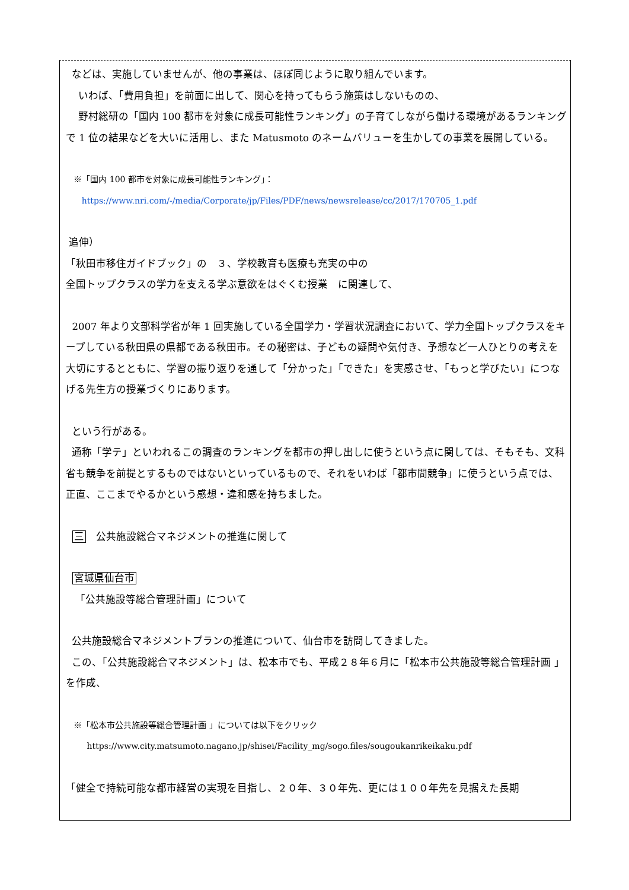などは、実施していませんが、他の事業は、ほぼ同じように取り組んでいます。
いわば、「費用負担」を前面に出して、関心を持ってもらう施策はしないものの、
野村総研の「国内 100 都市を対象に成長可能性ランキング」の子育てしながら働ける環境があるランキングで 1 位の結果などを大いに活用し、また Matusmoto のネームバリューを生かしての事業を展開している。
※「国内 100 都市を対象に成長可能性ランキング」：
https://www.nri.com/-/media/Corporate/jp/Files/PDF/news/newsrelease/cc/2017/170705_1.pdf
追伸）
「秋田市移住ガイドブック」の　３、学校教育も医療も充実の中の
全国トップクラスの学力を支える学ぶ意欲をはぐくむ授業　に関連して、
2007 年より文部科学省が年 1 回実施している全国学力・学習状況調査において、学力全国トップクラスをキープしている秋田県の県都である秋田市。その秘密は、子どもの疑問や気付き、予想など一人ひとりの考えを大切にするとともに、学習の振り返りを通して「分かった」「できた」を実感させ、「もっと学びたい」につなげる先生方の授業づくりにあります。
という行がある。
通称「学テ」といわれるこの調査のランキングを都市の押し出しに使うという点に関しては、そもそも、文科省も競争を前提とするものではないといっているもので、それをいわば「都市間競争」に使うという点では、正直、ここまでやるかという感想・違和感を持ちました。
三　公共施設総合マネジメントの推進に関して
宮城県仙台市
「公共施設等総合管理計画」について
公共施設総合マネジメントプランの推進について、仙台市を訪問してきました。
この、「公共施設総合マネジメント」は、松本市でも、平成２８年６月に「松本市公共施設等総合管理計画 」を作成、
※「松本市公共施設等総合管理計画 」については以下をクリック
https://www.city.matsumoto.nagano.jp/shisei/Facility_mg/sogo.files/sougoukanrikeikaku.pdf
「健全で持続可能な都市経営の実現を目指し、２０年、３０年先、更には１００年先を見据えた長期